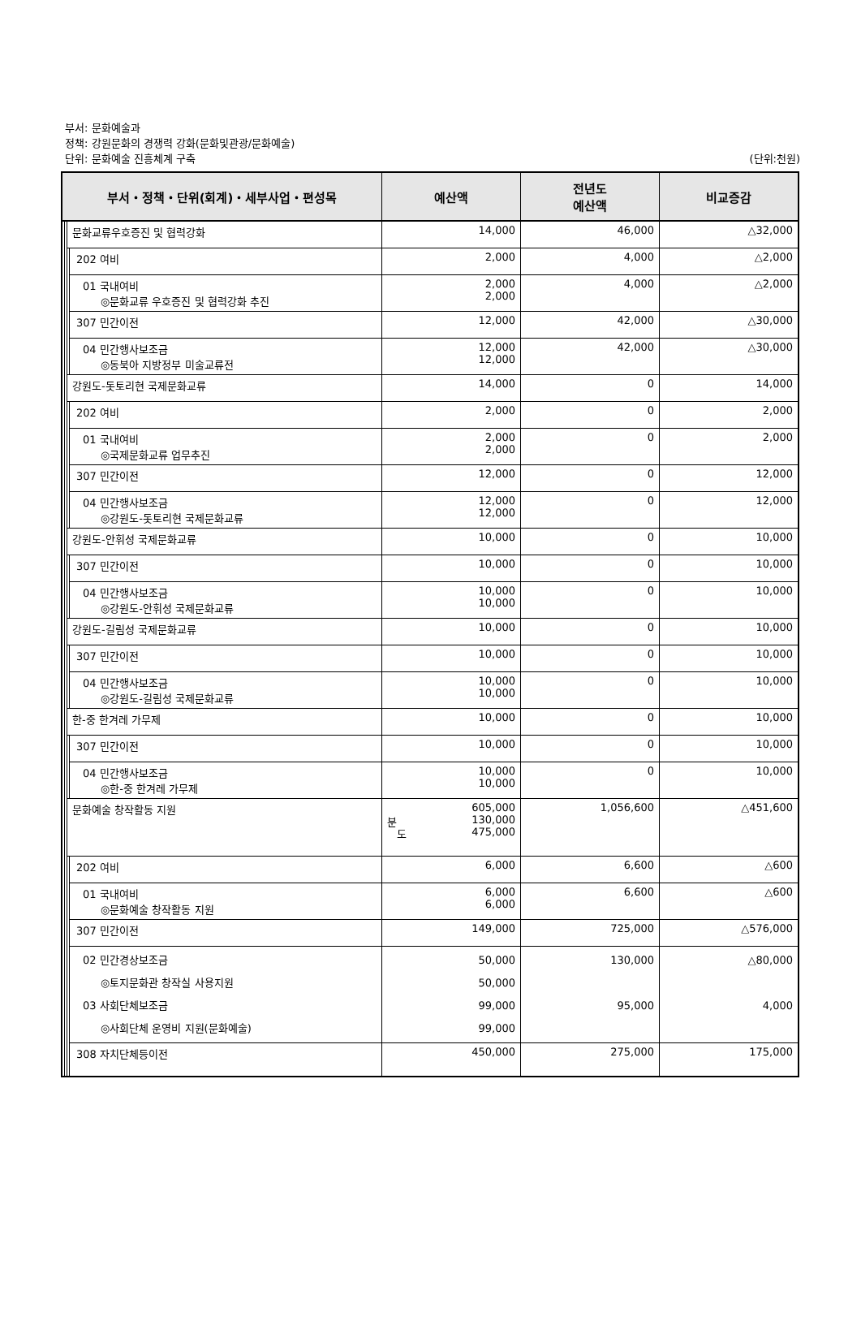부서: 문화예술과
정책: 강원문화의 경쟁력 강화(문화및관광/문화예술)
단위: 문화예술 진흥체계 구축
(단위:천원)
| 부서・정책・단위(회계)・세부사업・편성목 | | | | 예산액 | 전년도 예산액 | 비교증감 |
| --- | --- | --- | --- | --- | --- | --- |
| | | 문화교류우호증진 및 협력강화 | | 14,000 | 46,000 | △32,000 |
| | | | 202 여비 | 2,000 | 4,000 | △2,000 |
| | | | 01 국내여비 ◎문화교류 우호증진 및 협력강화 추진 | 2,000 2,000 | 4,000 | △2,000 |
| | | | 307 민간이전 | 12,000 | 42,000 | △30,000 |
| | | | 04 민간행사보조금 ◎동북아 지방정부 미술교류전 | 12,000 12,000 | 42,000 | △30,000 |
| | | 강원도-돗토리현 국제문화교류 | | 14,000 | 0 | 14,000 |
| | | | 202 여비 | 2,000 | 0 | 2,000 |
| | | | 01 국내여비 ◎국제문화교류 업무추진 | 2,000 2,000 | 0 | 2,000 |
| | | | 307 민간이전 | 12,000 | 0 | 12,000 |
| | | | 04 민간행사보조금 ◎강원도-돗토리현 국제문화교류 | 12,000 12,000 | 0 | 12,000 |
| | | 강원도-안휘성 국제문화교류 | | 10,000 | 0 | 10,000 |
| | | | 307 민간이전 | 10,000 | 0 | 10,000 |
| | | | 04 민간행사보조금 ◎강원도-안휘성 국제문화교류 | 10,000 10,000 | 0 | 10,000 |
| | | 강원도-길림성 국제문화교류 | | 10,000 | 0 | 10,000 |
| | | | 307 민간이전 | 10,000 | 0 | 10,000 |
| | | | 04 민간행사보조금 ◎강원도-길림성 국제문화교류 | 10,000 10,000 | 0 | 10,000 |
| | | 한-중 한겨레 가무제 | | 10,000 | 0 | 10,000 |
| | | | 307 민간이전 | 10,000 | 0 | 10,000 |
| | | | 04 민간행사보조금 ◎한-중 한겨레 가무제 | 10,000 10,000 | 0 | 10,000 |
| | | 문화예술 창작활동 지원 | | 605,000 분 130,000 도 475,000 | 1,056,600 | △451,600 |
| | | | 202 여비 | 6,000 | 6,600 | △600 |
| | | | 01 국내여비 ◎문화예술 창작활동 지원 | 6,000 6,000 | 6,600 | △600 |
| | | | 307 민간이전 | 149,000 | 725,000 | △576,000 |
| | | | 02 민간경상보조금 ◎토지문화관 창작실 사용지원 03 사회단체보조금 ◎사회단체 운영비 지원(문화예술) | 50,000 50,000 99,000 99,000 | 130,000 95,000 | △80,000 4,000 |
| | | | 308 자치단체등이전 | 450,000 | 275,000 | 175,000 |